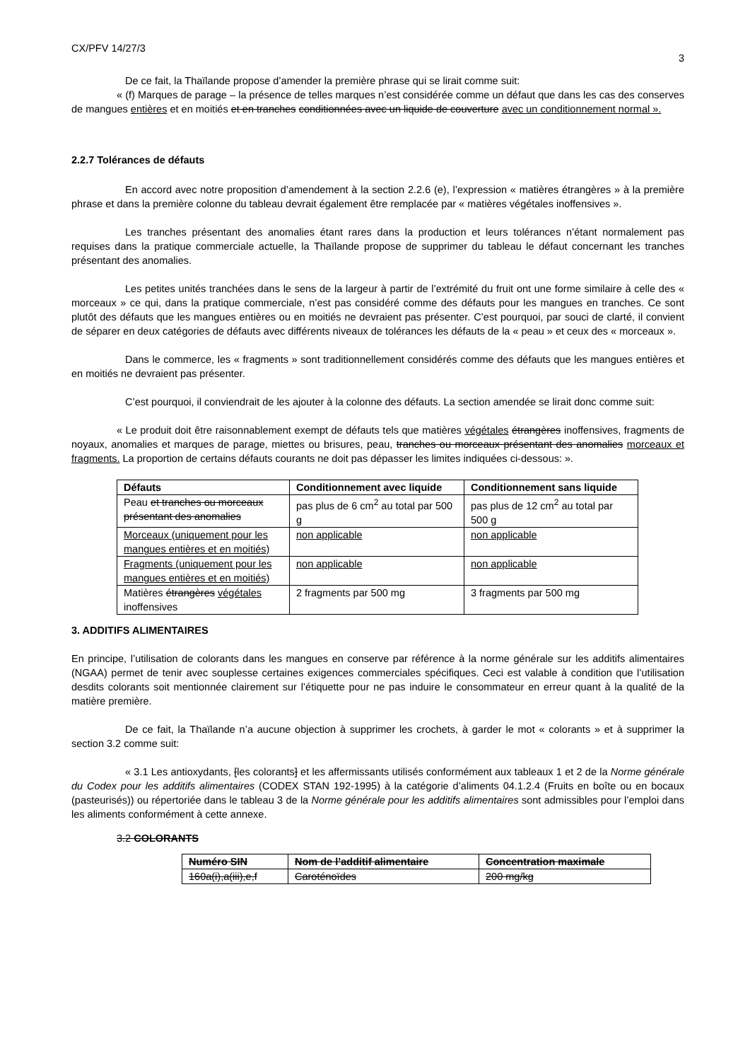CX/PFV 14/27/3 3
De ce fait, la Thaïlande propose d’amender la première phrase qui se lirait comme suit:
« (f) Marques de parage – la présence de telles marques n’est considérée comme un défaut que dans les cas des conserves de mangues entières et en moitiés et en tranches conditionnées avec un liquide de couverture avec un conditionnement normal ».
2.2.7 Tolérances de défauts
En accord avec notre proposition d’amendement à la section 2.2.6 (e), l’expression « matières étrangères » à la première phrase et dans la première colonne du tableau devrait également être remplacée par « matières végétales inoffensives ».
Les tranches présentant des anomalies étant rares dans la production et leurs tolérances n’étant normalement pas requises dans la pratique commerciale actuelle, la Thaïlande propose de supprimer du tableau le défaut concernant les tranches présentant des anomalies.
Les petites unités tranchées dans le sens de la largeur à partir de l’extrémité du fruit ont une forme similaire à celle des « morceaux » ce qui, dans la pratique commerciale, n’est pas considéré comme des défauts pour les mangues en tranches. Ce sont plutôt des défauts que les mangues entières ou en moitiés ne devraient pas présenter. C’est pourquoi, par souci de clarté, il convient de séparer en deux catégories de défauts avec différents niveaux de tolérances les défauts de la « peau » et ceux des « morceaux ».
Dans le commerce, les « fragments » sont traditionnellement considérés comme des défauts que les mangues entières et en moitiés ne devraient pas présenter.
C’est pourquoi, il conviendrait de les ajouter à la colonne des défauts. La section amendée se lirait donc comme suit:
« Le produit doit être raisonnablement exempt de défauts tels que matières végétales étrangères inoffensives, fragments de noyaux, anomalies et marques de parage, miettes ou brisures, peau, tranches ou morceaux présentant des anomalies morceaux et fragments. La proportion de certains défauts courants ne doit pas dépasser les limites indiquées ci-dessous: ».
| Défauts | Conditionnement avec liquide | Conditionnement sans liquide |
| --- | --- | --- |
| Peau et tranches ou morceaux présentant des anomalies | pas plus de 6 cm<sup>2</sup> au total par 500 g | pas plus de 12 cm<sup>2</sup> au total par 500 g |
| Morceaux (uniquement pour les mangues entières et en moitiés) | non applicable | non applicable |
| Fragments (uniquement pour les mangues entières et en moitiés) | non applicable | non applicable |
| Matières étrangères végétales inoffensives | 2 fragments par 500 mg | 3 fragments par 500 mg |
3. ADDITIFS ALIMENTAIRES
En principe, l’utilisation de colorants dans les mangues en conserve par référence à la norme générale sur les additifs alimentaires (NGAA) permet de tenir avec souplesse certaines exigences commerciales spécifiques. Ceci est valable à condition que l’utilisation desdits colorants soit mentionnée clairement sur l’étiquette pour ne pas induire le consommateur en erreur quant à la qualité de la matière première.
De ce fait, la Thaïlande n’a aucune objection à supprimer les crochets, à garder le mot « colorants » et à supprimer la section 3.2 comme suit:
« 3.1 Les antioxydants, [les colorants] et les affermissants utilisés conformément aux tableaux 1 et 2 de la Norme générale du Codex pour les additifs alimentaires (CODEX STAN 192-1995) à la catégorie d’aliments 04.1.2.4 (Fruits en boîte ou en bocaux (pasteurisés)) ou répertoriée dans le tableau 3 de la Norme générale pour les additifs alimentaires sont admissibles pour l’emploi dans les aliments conformément à cette annexe.
3.2 COLORANTS
| Numéro SIN | Nom de l’additif alimentaire | Concentration maximale |
| --- | --- | --- |
| 160a(i),a(iii),e,f | Caroténoïdes | 200 mg/kg |